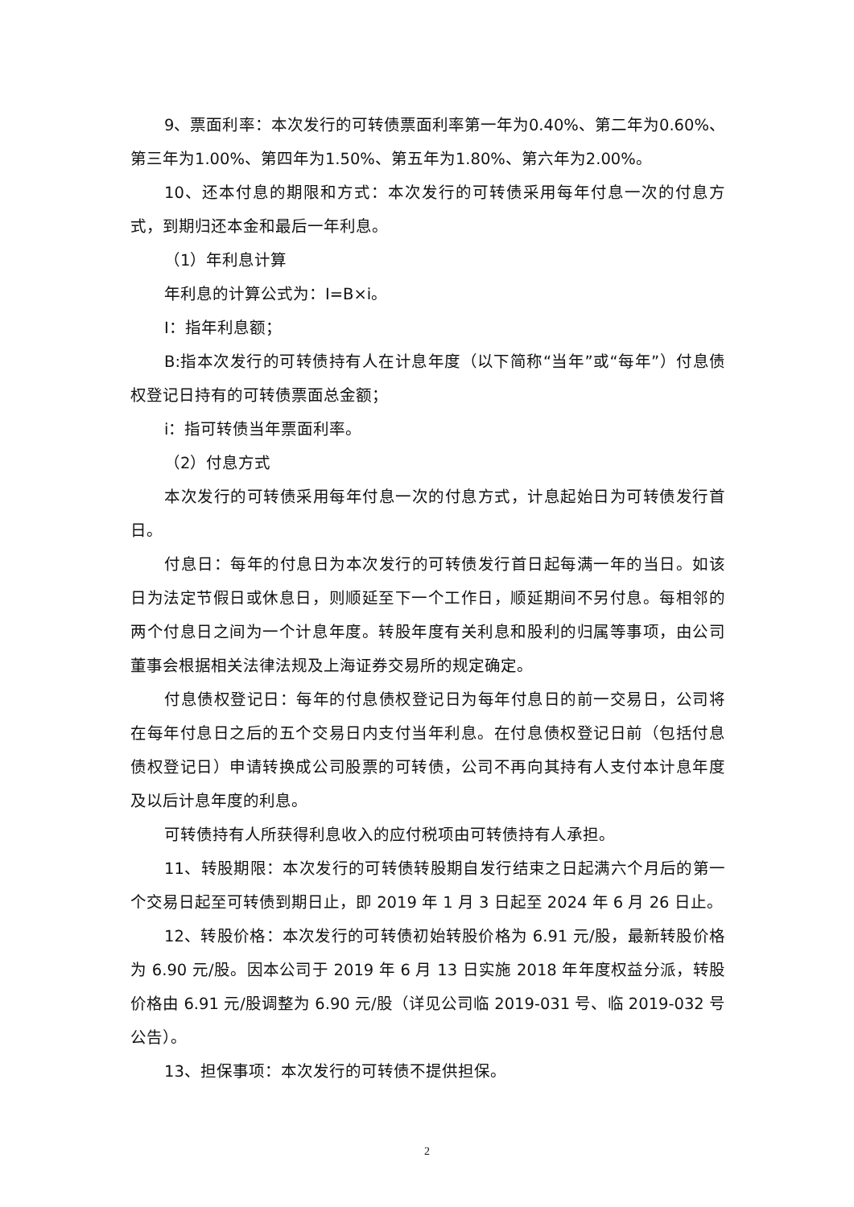9、票面利率：本次发行的可转债票面利率第一年为0.40%、第二年为0.60%、第三年为1.00%、第四年为1.50%、第五年为1.80%、第六年为2.00%。
10、还本付息的期限和方式：本次发行的可转债采用每年付息一次的付息方式，到期归还本金和最后一年利息。
（1）年利息计算
年利息的计算公式为：I=B×i。
I：指年利息额；
B:指本次发行的可转债持有人在计息年度（以下简称“当年”或“每年”）付息债权登记日持有的可转债票面总金额；
i：指可转债当年票面利率。
（2）付息方式
本次发行的可转债采用每年付息一次的付息方式，计息起始日为可转债发行首日。
付息日：每年的付息日为本次发行的可转债发行首日起每满一年的当日。如该日为法定节假日或休息日，则顺延至下一个工作日，顺延期间不另付息。每相邻的两个付息日之间为一个计息年度。转股年度有关利息和股利的归属等事项，由公司董事会根据相关法律法规及上海证券交易所的规定确定。
付息债权登记日：每年的付息债权登记日为每年付息日的前一交易日，公司将在每年付息日之后的五个交易日内支付当年利息。在付息债权登记日前（包括付息债权登记日）申请转换成公司股票的可转债，公司不再向其持有人支付本计息年度及以后计息年度的利息。
可转债持有人所获得利息收入的应付税项由可转债持有人承担。
11、转股期限：本次发行的可转债转股期自发行结束之日起满六个月后的第一个交易日起至可转债到期日止，即 2019 年 1 月 3 日起至 2024 年 6 月 26 日止。
12、转股价格：本次发行的可转债初始转股价格为 6.91 元/股，最新转股价格为 6.90 元/股。因本公司于 2019 年 6 月 13 日实施 2018 年年度权益分派，转股价格由 6.91 元/股调整为 6.90 元/股（详见公司临 2019-031 号、临 2019-032 号公告）。
13、担保事项：本次发行的可转债不提供担保。
2